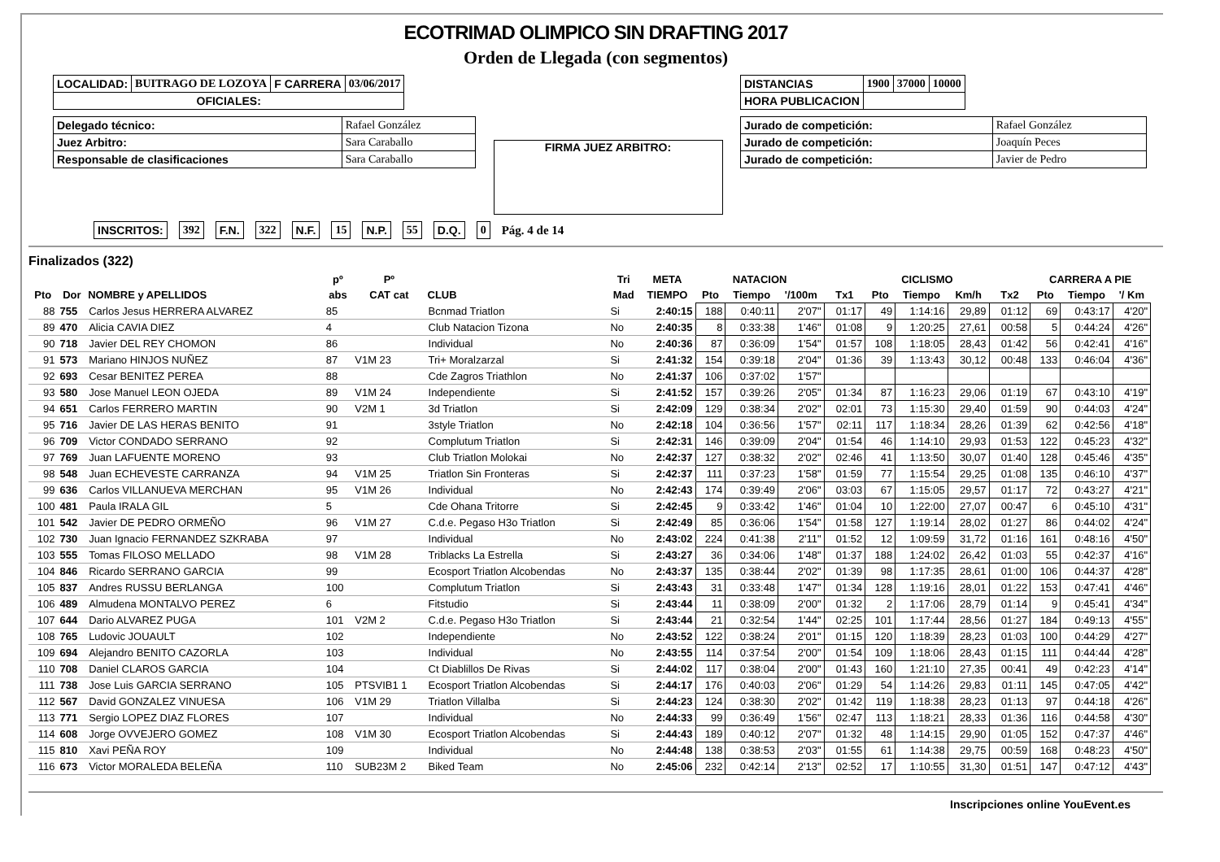ECOTRIMAD OLIMPICO SIN DRAFTING 2017
Orden de Llegada (con segmentos)
| LOCALIDAD: | BUITRAGO DE LOZOYA | F CARRERA | 03/06/2017 |
| OFICIALES: | | | |
| Delegado técnico: | Rafael González |
| Juez Arbitro: | Sara Caraballo |
| Responsable de clasificaciones | Sara Caraballo |
FIRMA JUEZ ARBITRO:
| DISTANCIAS | 1900 | 37000 | 10000 |
| HORA PUBLICACION | | | |
| Jurado de competición: | Rafael González |
| Jurado de competición: | Joaquín Peces |
| Jurado de competición: | Javier de Pedro |
INSCRITOS: 392 F.N. 322 N.F. 15 N.P. 55 D.Q. 0 Pág. 4 de 14
Finalizados (322)
| | | | pº | Pº | | Tri | META | NATACION | | | | CICLISMO | | | | CARRERA A PIE | | |
| --- | --- | --- | --- | --- | --- | --- | --- | --- | --- | --- | --- | --- | --- | --- | --- | --- | --- | --- |
| Pto | Dor | NOMBRE y APELLIDOS | abs | CAT cat | CLUB | Mad | TIEMPO | Pto | Tiempo | '/100m | Tx1 | Pto | Tiempo | Km/h | Tx2 | Pto | Tiempo | '/ Km |
| 88 | 755 | Carlos Jesus HERRERA ALVAREZ | 85 | | Bcnmad Triatlon | Si | 2:40:15 | 188 | 0:40:11 | 2'07" | 01:17 | 49 | 1:14:16 | 29,89 | 01:12 | 69 | 0:43:17 | 4'20" |
| 89 | 470 | Alicia CAVIA DIEZ | 4 | | Club Natacion Tizona | No | 2:40:35 | 8 | 0:33:38 | 1'46" | 01:08 | 9 | 1:20:25 | 27,61 | 00:58 | 5 | 0:44:24 | 4'26" |
| 90 | 718 | Javier DEL REY CHOMON | 86 | | Individual | No | 2:40:36 | 87 | 0:36:09 | 1'54" | 01:57 | 108 | 1:18:05 | 28,43 | 01:42 | 56 | 0:42:41 | 4'16" |
| 91 | 573 | Mariano HINJOS NUÑEZ | 87 | V1M 23 | Tri+ Moralzarzal | Si | 2:41:32 | 154 | 0:39:18 | 2'04" | 01:36 | 39 | 1:13:43 | 30,12 | 00:48 | 133 | 0:46:04 | 4'36" |
| 92 | 693 | Cesar BENITEZ PEREA | 88 | | Cde Zagros Triathlon | No | 2:41:37 | 106 | 0:37:02 | 1'57" | | | | | | | | |
| 93 | 580 | Jose Manuel LEON OJEDA | 89 | V1M 24 | Independiente | Si | 2:41:52 | 157 | 0:39:26 | 2'05" | 01:34 | 87 | 1:16:23 | 29,06 | 01:19 | 67 | 0:43:10 | 4'19" |
| 94 | 651 | Carlos FERRERO MARTIN | 90 | V2M 1 | 3d Triatlon | Si | 2:42:09 | 129 | 0:38:34 | 2'02" | 02:01 | 73 | 1:15:30 | 29,40 | 01:59 | 90 | 0:44:03 | 4'24" |
| 95 | 716 | Javier DE LAS HERAS BENITO | 91 | | 3style Triatlon | No | 2:42:18 | 104 | 0:36:56 | 1'57" | 02:11 | 117 | 1:18:34 | 28,26 | 01:39 | 62 | 0:42:56 | 4'18" |
| 96 | 709 | Victor CONDADO SERRANO | 92 | | Complutum Triatlon | Si | 2:42:31 | 146 | 0:39:09 | 2'04" | 01:54 | 46 | 1:14:10 | 29,93 | 01:53 | 122 | 0:45:23 | 4'32" |
| 97 | 769 | Juan LAFUENTE MORENO | 93 | | Club Triatlon Molokai | No | 2:42:37 | 127 | 0:38:32 | 2'02" | 02:46 | 41 | 1:13:50 | 30,07 | 01:40 | 128 | 0:45:46 | 4'35" |
| 98 | 548 | Juan ECHEVESTE CARRANZA | 94 | V1M 25 | Triatlon Sin Fronteras | Si | 2:42:37 | 111 | 0:37:23 | 1'58" | 01:59 | 77 | 1:15:54 | 29,25 | 01:08 | 135 | 0:46:10 | 4'37" |
| 99 | 636 | Carlos VILLANUEVA MERCHAN | 95 | V1M 26 | Individual | No | 2:42:43 | 174 | 0:39:49 | 2'06" | 03:03 | 67 | 1:15:05 | 29,57 | 01:17 | 72 | 0:43:27 | 4'21" |
| 100 | 481 | Paula IRALA GIL | 5 | | Cde Ohana Tritorre | Si | 2:42:45 | 9 | 0:33:42 | 1'46" | 01:04 | 10 | 1:22:00 | 27,07 | 00:47 | 6 | 0:45:10 | 4'31" |
| 101 | 542 | Javier DE PEDRO ORMEÑO | 96 | V1M 27 | C.d.e. Pegaso H3o Triatlon | Si | 2:42:49 | 85 | 0:36:06 | 1'54" | 01:58 | 127 | 1:19:14 | 28,02 | 01:27 | 86 | 0:44:02 | 4'24" |
| 102 | 730 | Juan Ignacio FERNANDEZ SZKRABA | 97 | | Individual | No | 2:43:02 | 224 | 0:41:38 | 2'11" | 01:52 | 12 | 1:09:59 | 31,72 | 01:16 | 161 | 0:48:16 | 4'50" |
| 103 | 555 | Tomas FILOSO MELLADO | 98 | V1M 28 | Triblacks La Estrella | Si | 2:43:27 | 36 | 0:34:06 | 1'48" | 01:37 | 188 | 1:24:02 | 26,42 | 01:03 | 55 | 0:42:37 | 4'16" |
| 104 | 846 | Ricardo SERRANO GARCIA | 99 | | Ecosport Triatlon Alcobendas | No | 2:43:37 | 135 | 0:38:44 | 2'02" | 01:39 | 98 | 1:17:35 | 28,61 | 01:00 | 106 | 0:44:37 | 4'28" |
| 105 | 837 | Andres RUSSU BERLANGA | 100 | | Complutum Triatlon | Si | 2:43:43 | 31 | 0:33:48 | 1'47" | 01:34 | 128 | 1:19:16 | 28,01 | 01:22 | 153 | 0:47:41 | 4'46" |
| 106 | 489 | Almudena MONTALVO PEREZ | 6 | | Fitstudio | Si | 2:43:44 | 11 | 0:38:09 | 2'00" | 01:32 | 2 | 1:17:06 | 28,79 | 01:14 | 9 | 0:45:41 | 4'34" |
| 107 | 644 | Dario ALVAREZ PUGA | 101 | V2M 2 | C.d.e. Pegaso H3o Triatlon | Si | 2:43:44 | 21 | 0:32:54 | 1'44" | 02:25 | 101 | 1:17:44 | 28,56 | 01:27 | 184 | 0:49:13 | 4'55" |
| 108 | 765 | Ludovic JOUAULT | 102 | | Independiente | No | 2:43:52 | 122 | 0:38:24 | 2'01" | 01:15 | 120 | 1:18:39 | 28,23 | 01:03 | 100 | 0:44:29 | 4'27" |
| 109 | 694 | Alejandro BENITO CAZORLA | 103 | | Individual | No | 2:43:55 | 114 | 0:37:54 | 2'00" | 01:54 | 109 | 1:18:06 | 28,43 | 01:15 | 111 | 0:44:44 | 4'28" |
| 110 | 708 | Daniel CLAROS GARCIA | 104 | | Ct Diablillos De Rivas | Si | 2:44:02 | 117 | 0:38:04 | 2'00" | 01:43 | 160 | 1:21:10 | 27,35 | 00:41 | 49 | 0:42:23 | 4'14" |
| 111 | 738 | Jose Luis GARCIA SERRANO | 105 | PTSVIB1 1 | Ecosport Triatlon Alcobendas | Si | 2:44:17 | 176 | 0:40:03 | 2'06" | 01:29 | 54 | 1:14:26 | 29,83 | 01:11 | 145 | 0:47:05 | 4'42" |
| 112 | 567 | David GONZALEZ VINUESA | 106 | V1M 29 | Triatlon Villalba | Si | 2:44:23 | 124 | 0:38:30 | 2'02" | 01:42 | 119 | 1:18:38 | 28,23 | 01:13 | 97 | 0:44:18 | 4'26" |
| 113 | 771 | Sergio LOPEZ DIAZ FLORES | 107 | | Individual | No | 2:44:33 | 99 | 0:36:49 | 1'56" | 02:47 | 113 | 1:18:21 | 28,33 | 01:36 | 116 | 0:44:58 | 4'30" |
| 114 | 608 | Jorge OVVEJERO GOMEZ | 108 | V1M 30 | Ecosport Triatlon Alcobendas | Si | 2:44:43 | 189 | 0:40:12 | 2'07" | 01:32 | 48 | 1:14:15 | 29,90 | 01:05 | 152 | 0:47:37 | 4'46" |
| 115 | 810 | Xavi PEÑA ROY | 109 | | Individual | No | 2:44:48 | 138 | 0:38:53 | 2'03" | 01:55 | 61 | 1:14:38 | 29,75 | 00:59 | 168 | 0:48:23 | 4'50" |
| 116 | 673 | Victor MORALEDA BELEÑA | 110 | SUB23M 2 | Biked Team | No | 2:45:06 | 232 | 0:42:14 | 2'13" | 02:52 | 17 | 1:10:55 | 31,30 | 01:51 | 147 | 0:47:12 | 4'43" |
Inscripciones online YouEvent.es